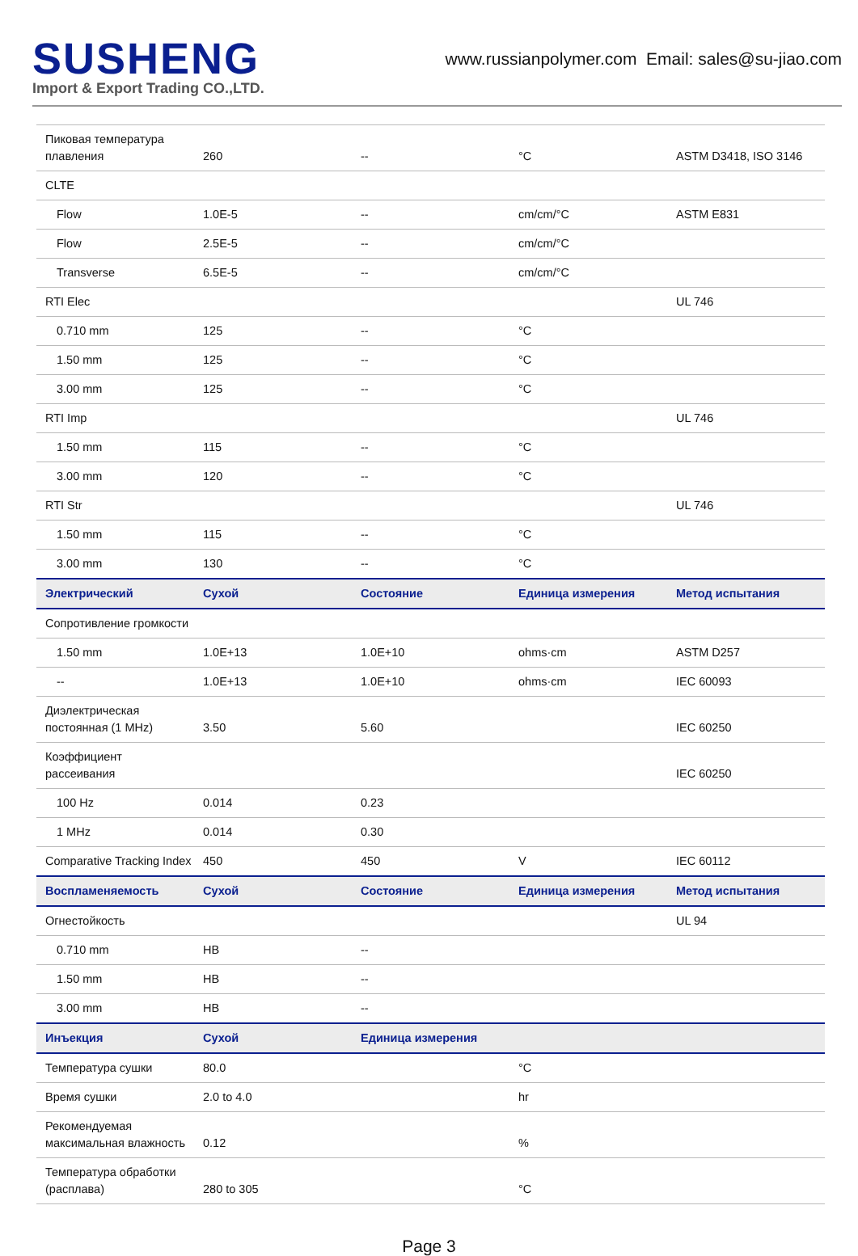SUSHENG
Import & Export Trading CO.,LTD.
www.russianpolymer.com Email: sales@su-jiao.com
| Пиковая температура плавления | 260 | -- | °C | ASTM D3418, ISO 3146 |
| CLTE | | | | |
| Flow | 1.0E-5 | -- | cm/cm/°C | ASTM E831 |
| Flow | 2.5E-5 | -- | cm/cm/°C | |
| Transverse | 6.5E-5 | -- | cm/cm/°C | |
| RTI Elec | | | | UL 746 |
| 0.710 mm | 125 | -- | °C | |
| 1.50 mm | 125 | -- | °C | |
| 3.00 mm | 125 | -- | °C | |
| RTI Imp | | | | UL 746 |
| 1.50 mm | 115 | -- | °C | |
| 3.00 mm | 120 | -- | °C | |
| RTI Str | | | | UL 746 |
| 1.50 mm | 115 | -- | °C | |
| 3.00 mm | 130 | -- | °C | |
| Электрический | Сухой | Состояние | Единица измерения | Метод испытания |
| Сопротивление громкости | | | | |
| 1.50 mm | 1.0E+13 | 1.0E+10 | ohms·cm | ASTM D257 |
| -- | 1.0E+13 | 1.0E+10 | ohms·cm | IEC 60093 |
| Диэлектрическая постоянная (1 MHz) | 3.50 | 5.60 | | IEC 60250 |
| Коэффициент рассеивания | | | | IEC 60250 |
| 100 Hz | 0.014 | 0.23 | | |
| 1 MHz | 0.014 | 0.30 | | |
| Comparative Tracking Index | 450 | 450 | V | IEC 60112 |
| Воспламеняемость | Сухой | Состояние | Единица измерения | Метод испытания |
| Огнестойкость | | | | UL 94 |
| 0.710 mm | HB | -- | | |
| 1.50 mm | HB | -- | | |
| 3.00 mm | HB | -- | | |
| Инъекция | Сухой | Единица измерения | | |
| Температура сушки | 80.0 | | °C | |
| Время сушки | 2.0 to 4.0 | | hr | |
| Рекомендуемая максимальная влажность | 0.12 | | % | |
| Температура обработки (расплава) | 280 to 305 | | °C | |
Page 3